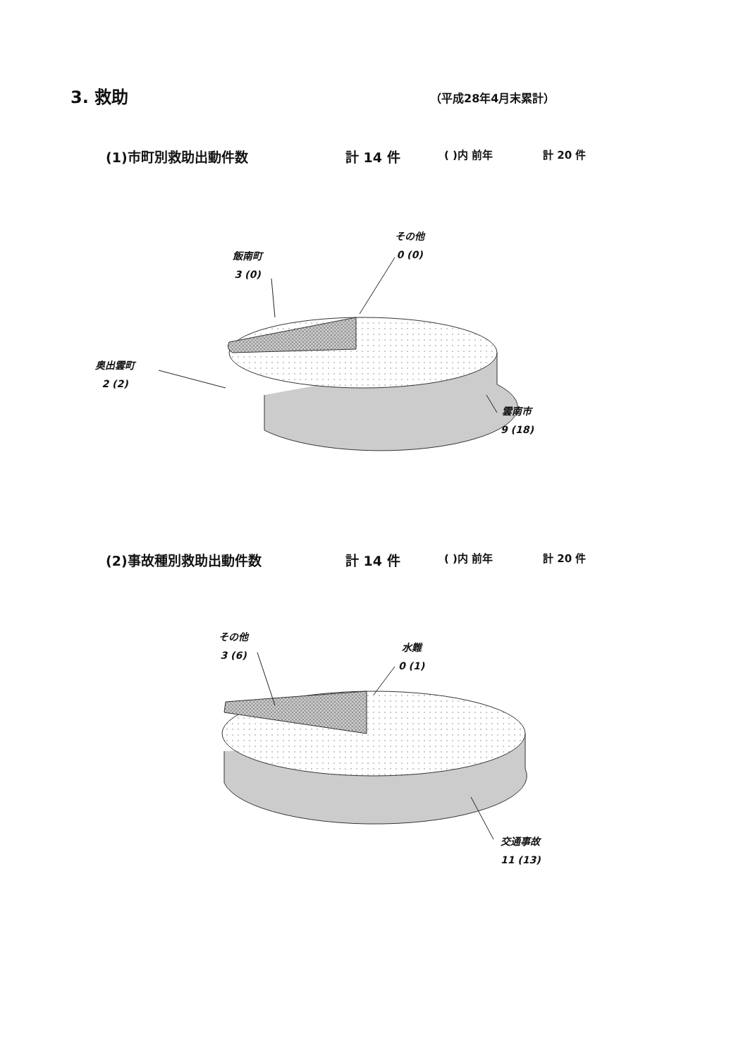3. 救助 （平成28年4月末累計）
(1)市町別救助出動件数 計 14 件 ( )内 前年 計 20 件
(2)事故種別救助出動件数 計 14 件 ( )内 前年 計 20 件
その他
0 (0)
飯南町
3 (0)
奥出雲町
2 (2)
雲南市
9 (18)
その他
3 (6)
水難
0 (1)
交通事故
11 (13)